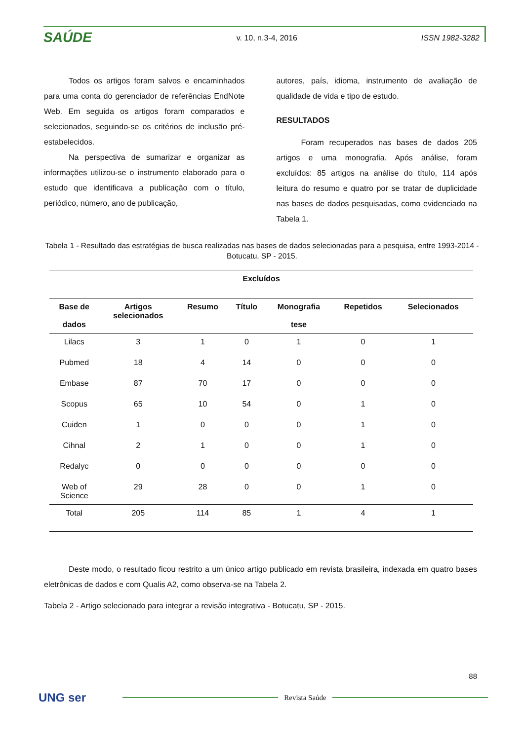SAÚDE
v. 10, n.3-4, 2016 ISSN 1982-3282
Todos os artigos foram salvos e encaminhados para uma conta do gerenciador de referências EndNote Web. Em seguida os artigos foram comparados e selecionados, seguindo-se os critérios de inclusão pré-estabelecidos.
Na perspectiva de sumarizar e organizar as informações utilizou-se o instrumento elaborado para o estudo que identificava a publicação com o título, periódico, número, ano de publicação,
autores, país, idioma, instrumento de avaliação de qualidade de vida e tipo de estudo.
RESULTADOS
Foram recuperados nas bases de dados 205 artigos e uma monografia. Após análise, foram excluídos: 85 artigos na análise do título, 114 após leitura do resumo e quatro por se tratar de duplicidade nas bases de dados pesquisadas, como evidenciado na Tabela 1.
Tabela 1 - Resultado das estratégias de busca realizadas nas bases de dados selecionadas para a pesquisa, entre 1993-2014 - Botucatu, SP - 2015.
| Excluídos | | | | | | |
| --- | --- | --- | --- | --- | --- | --- |
| Base de dados | Artigos selecionados | Resumo | Título | Monografia tese | Repetidos | Selecionados |
| Lilacs | 3 | 1 | 0 | 1 | 0 | 1 |
| Pubmed | 18 | 4 | 14 | 0 | 0 | 0 |
| Embase | 87 | 70 | 17 | 0 | 0 | 0 |
| Scopus | 65 | 10 | 54 | 0 | 1 | 0 |
| Cuiden | 1 | 0 | 0 | 0 | 1 | 0 |
| Cihnal | 2 | 1 | 0 | 0 | 1 | 0 |
| Redalyc | 0 | 0 | 0 | 0 | 0 | 0 |
| Web of Science | 29 | 28 | 0 | 0 | 1 | 0 |
| Total | 205 | 114 | 85 | 1 | 4 | 1 |
Deste modo, o resultado ficou restrito a um único artigo publicado em revista brasileira, indexada em quatro bases eletrônicas de dados e com Qualis A2, como observa-se na Tabela 2.
Tabela 2 - Artigo selecionado para integrar a revisão integrativa - Botucatu, SP - 2015.
88
UNG ser
Revista Saúde